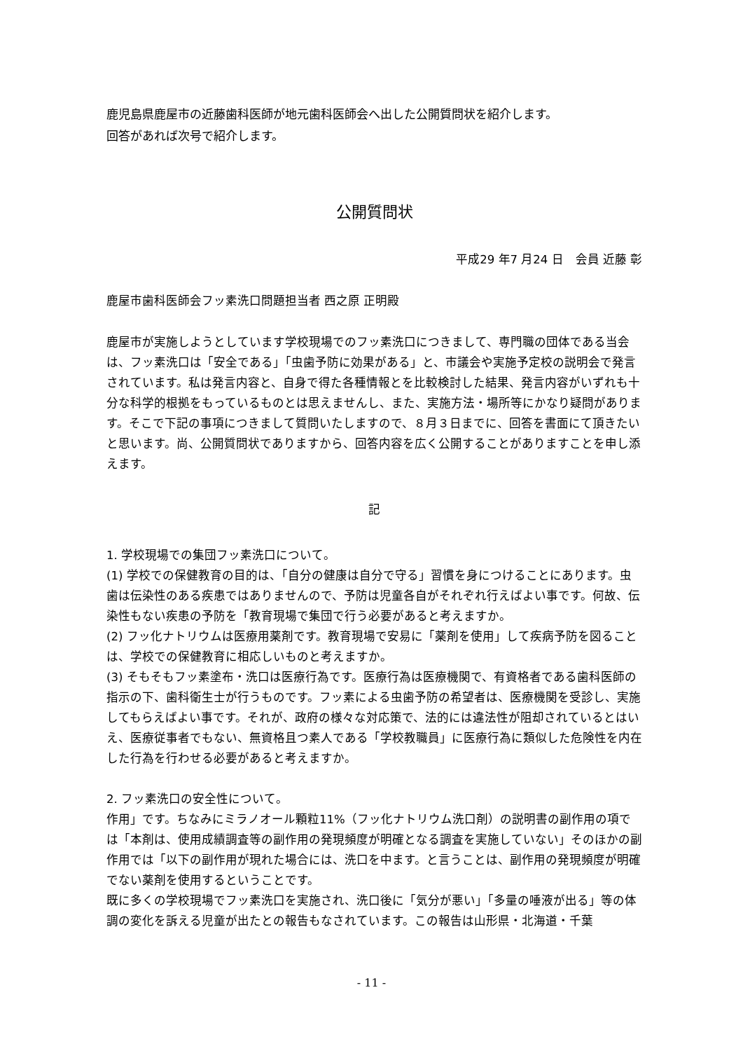鹿児島県鹿屋市の近藤歯科医師が地元歯科医師会へ出した公開質問状を紹介します。
回答があれば次号で紹介します。
公開質問状
平成29 年7 月24 日　会員 近藤 彰
鹿屋市歯科医師会フッ素洗口問題担当者 西之原 正明殿
鹿屋市が実施しようとしています学校現場でのフッ素洗口につきまして、専門職の団体である当会は、フッ素洗口は「安全である」「虫歯予防に効果がある」と、市議会や実施予定校の説明会で発言されています。私は発言内容と、自身で得た各種情報とを比較検討した結果、発言内容がいずれも十分な科学的根拠をもっているものとは思えませんし、また、実施方法・場所等にかなり疑問があります。そこで下記の事項につきまして質問いたしますので、８月３日までに、回答を書面にて頂きたいと思います。尚、公開質問状でありますから、回答内容を広く公開することがありますことを申し添えます。
記
1. 学校現場での集団フッ素洗口について。
(1) 学校での保健教育の目的は、「自分の健康は自分で守る」習慣を身につけることにあります。虫歯は伝染性のある疾患ではありませんので、予防は児童各自がそれぞれ行えばよい事です。何故、伝染性もない疾患の予防を「教育現場で集団で行う必要があると考えますか。
(2) フッ化ナトリウムは医療用薬剤です。教育現場で安易に「薬剤を使用」して疾病予防を図ることは、学校での保健教育に相応しいものと考えますか。
(3) そもそもフッ素塗布・洗口は医療行為です。医療行為は医療機関で、有資格者である歯科医師の指示の下、歯科衛生士が行うものです。フッ素による虫歯予防の希望者は、医療機関を受診し、実施してもらえばよい事です。それが、政府の様々な対応策で、法的には違法性が阻却されているとはいえ、医療従事者でもない、無資格且つ素人である「学校教職員」に医療行為に類似した危険性を内在した行為を行わせる必要があると考えますか。
2. フッ素洗口の安全性について。
作用」です。ちなみにミラノオール顆粒11%（フッ化ナトリウム洗口剤）の説明書の副作用の項では「本剤は、使用成績調査等の副作用の発現頻度が明確となる調査を実施していない」そのほかの副作用では「以下の副作用が現れた場合には、洗口を中ます。と言うことは、副作用の発現頻度が明確でない薬剤を使用するということです。
既に多くの学校現場でフッ素洗口を実施され、洗口後に「気分が悪い」「多量の唾液が出る」等の体調の変化を訴える児童が出たとの報告もなされています。この報告は山形県・北海道・千葉
- 11 -